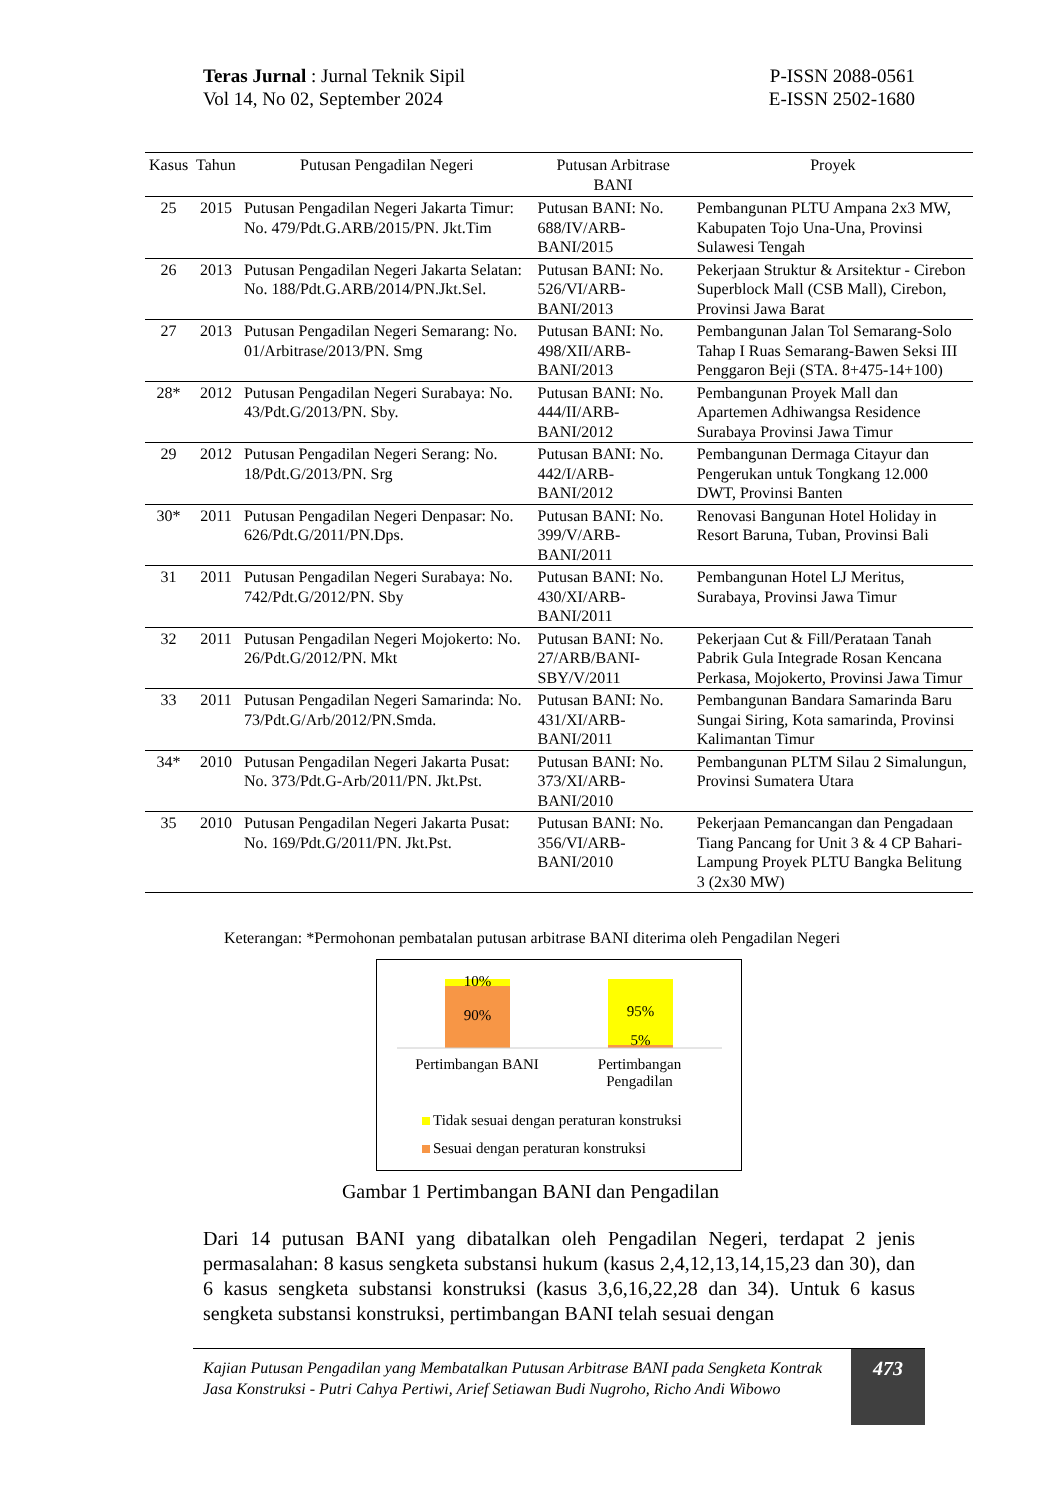Teras Jurnal : Jurnal Teknik Sipil
Vol 14, No 02, September 2024
P-ISSN 2088-0561
E-ISSN 2502-1680
| Kasus | Tahun | Putusan Pengadilan Negeri | Putusan Arbitrase BANI | Proyek |
| --- | --- | --- | --- | --- |
| 25 | 2015 | Putusan Pengadilan Negeri Jakarta Timur: No. 479/Pdt.G.ARB/2015/PN. Jkt.Tim | Putusan BANI: No. 688/IV/ARB-BANI/2015 | Pembangunan PLTU Ampana 2x3 MW, Kabupaten Tojo Una-Una, Provinsi Sulawesi Tengah |
| 26 | 2013 | Putusan Pengadilan Negeri Jakarta Selatan: No. 188/Pdt.G.ARB/2014/PN.Jkt.Sel. | Putusan BANI: No. 526/VI/ARB-BANI/2013 | Pekerjaan Struktur & Arsitektur - Cirebon Superblock Mall (CSB Mall), Cirebon, Provinsi Jawa Barat |
| 27 | 2013 | Putusan Pengadilan Negeri Semarang: No. 01/Arbitrase/2013/PN. Smg | Putusan BANI: No. 498/XII/ARB-BANI/2013 | Pembangunan Jalan Tol Semarang-Solo Tahap I Ruas Semarang-Bawen Seksi III Penggaron Beji (STA. 8+475-14+100) |
| 28* | 2012 | Putusan Pengadilan Negeri Surabaya: No. 43/Pdt.G/2013/PN. Sby. | Putusan BANI: No. 444/II/ARB-BANI/2012 | Pembangunan Proyek Mall dan Apartemen Adhiwangsa Residence Surabaya Provinsi Jawa Timur |
| 29 | 2012 | Putusan Pengadilan Negeri Serang: No. 18/Pdt.G/2013/PN. Srg | Putusan BANI: No. 442/I/ARB-BANI/2012 | Pembangunan Dermaga Citayur dan Pengerukan untuk Tongkang 12.000 DWT, Provinsi Banten |
| 30* | 2011 | Putusan Pengadilan Negeri Denpasar: No. 626/Pdt.G/2011/PN.Dps. | Putusan BANI: No. 399/V/ARB-BANI/2011 | Renovasi Bangunan Hotel Holiday in Resort Baruna, Tuban, Provinsi Bali |
| 31 | 2011 | Putusan Pengadilan Negeri Surabaya: No. 742/Pdt.G/2012/PN. Sby | Putusan BANI: No. 430/XI/ARB-BANI/2011 | Pembangunan Hotel LJ Meritus, Surabaya, Provinsi Jawa Timur |
| 32 | 2011 | Putusan Pengadilan Negeri Mojokerto: No. 26/Pdt.G/2012/PN. Mkt | Putusan BANI: No. 27/ARB/BANI-SBY/V/2011 | Pekerjaan Cut & Fill/Perataan Tanah Pabrik Gula Integrade Rosan Kencana Perkasa, Mojokerto, Provinsi Jawa Timur |
| 33 | 2011 | Putusan Pengadilan Negeri Samarinda: No. 73/Pdt.G/Arb/2012/PN.Smda. | Putusan BANI: No. 431/XI/ARB-BANI/2011 | Pembangunan Bandara Samarinda Baru Sungai Siring, Kota samarinda, Provinsi Kalimantan Timur |
| 34* | 2010 | Putusan Pengadilan Negeri Jakarta Pusat: No. 373/Pdt.G-Arb/2011/PN. Jkt.Pst. | Putusan BANI: No. 373/XI/ARB-BANI/2010 | Pembangunan PLTM Silau 2 Simalungun, Provinsi Sumatera Utara |
| 35 | 2010 | Putusan Pengadilan Negeri Jakarta Pusat: No. 169/Pdt.G/2011/PN. Jkt.Pst. | Putusan BANI: No. 356/VI/ARB-BANI/2010 | Pekerjaan Pemancangan dan Pengadaan Tiang Pancang for Unit 3 & 4 CP Bahari-Lampung Proyek PLTU Bangka Belitung 3 (2x30 MW) |
Keterangan: *Permohonan pembatalan putusan arbitrase BANI diterima oleh Pengadilan Negeri
10%
90% 95%
5%
Pertimbangan BANI
Pertimbangan Pengadilan
Tidak sesuai dengan peraturan konstruksi
Sesuai dengan peraturan konstruksi
Gambar 1 Pertimbangan BANI dan Pengadilan
Dari 14 putusan BANI yang dibatalkan oleh Pengadilan Negeri, terdapat 2 jenis permasalahan: 8 kasus sengketa substansi hukum (kasus 2,4,12,13,14,15,23 dan 30), dan 6 kasus sengketa substansi konstruksi (kasus 3,6,16,22,28 dan 34). Untuk 6 kasus sengketa substansi konstruksi, pertimbangan BANI telah sesuai dengan
Kajian Putusan Pengadilan yang Membatalkan Putusan Arbitrase BANI pada Sengketa Kontrak Jasa Konstruksi - Putri Cahya Pertiwi, Arief Setiawan Budi Nugroho, Richo Andi Wibowo
473